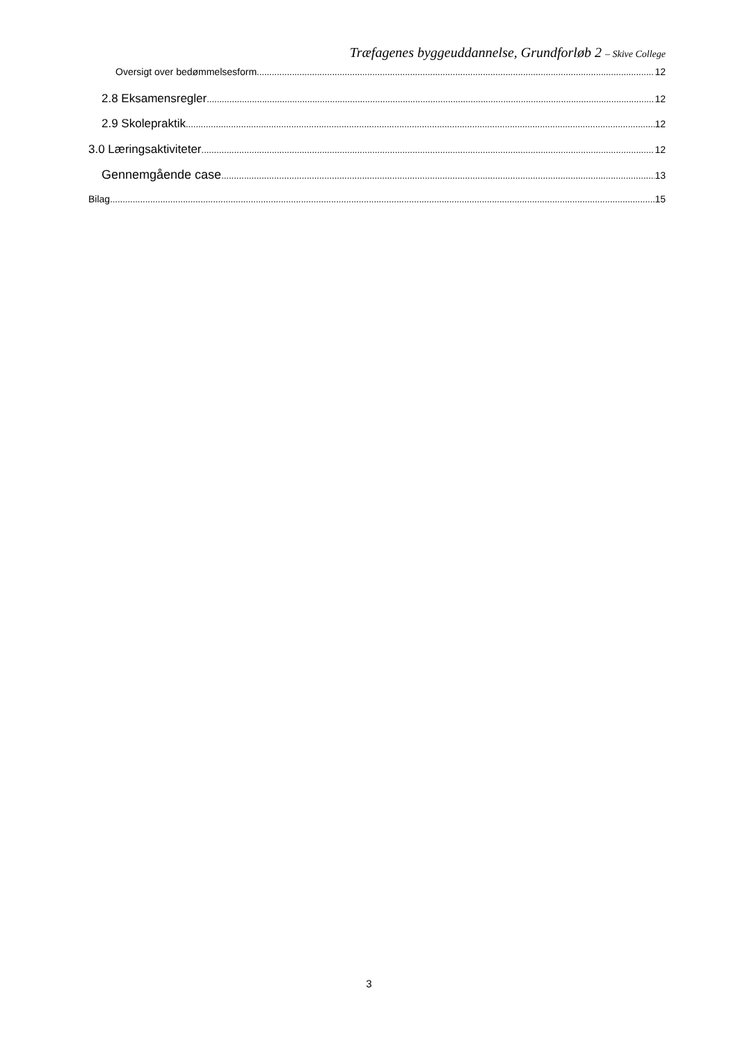Træfagenes byggeuddannelse, Grundforløb 2 – Skive College
Oversigt over bedømmelsesform 12
2.8 Eksamensregler 12
2.9 Skolepraktik 12
3.0 Læringsaktiviteter 12
Gennemgående case 13
Bilag 15
3